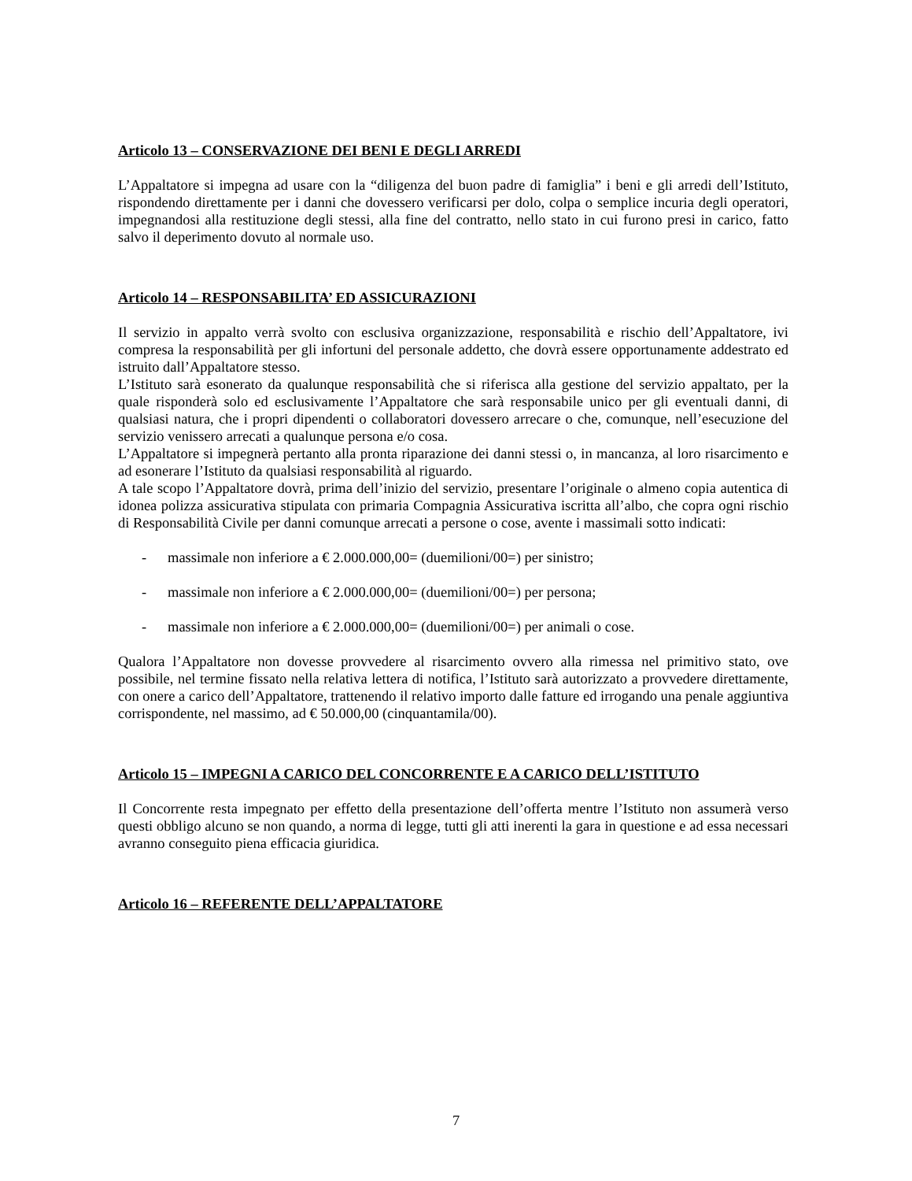Articolo 13 – CONSERVAZIONE DEI BENI E DEGLI ARREDI
L’Appaltatore si impegna ad usare con la “diligenza del buon padre di famiglia” i beni e gli arredi dell’Istituto, rispondendo direttamente per i danni che dovessero verificarsi per dolo, colpa o semplice incuria degli operatori, impegnandosi alla restituzione degli stessi, alla fine del contratto, nello stato in cui furono presi in carico, fatto salvo il deperimento dovuto al normale uso.
Articolo 14 – RESPONSABILITA’ ED ASSICURAZIONI
Il servizio in appalto verrà svolto con esclusiva organizzazione, responsabilità e rischio dell’Appaltatore, ivi compresa la responsabilità per gli infortuni del personale addetto, che dovrà essere opportunamente addestrato ed istruito dall’Appaltatore stesso.
L’Istituto sarà esonerato da qualunque responsabilità che si riferisca alla gestione del servizio appaltato, per la quale risponderà solo ed esclusivamente l’Appaltatore che sarà responsabile unico per gli eventuali danni, di qualsiasi natura, che i propri dipendenti o collaboratori dovessero arrecare o che, comunque, nell’esecuzione del servizio venissero arrecati a qualunque persona e/o cosa.
L’Appaltatore si impegnerà pertanto alla pronta riparazione dei danni stessi o, in mancanza, al loro risarcimento e ad esonerare l’Istituto da qualsiasi responsabilità al riguardo.
A tale scopo l’Appaltatore dovrà, prima dell’inizio del servizio, presentare l’originale o almeno copia autentica di idonea polizza assicurativa stipulata con primaria Compagnia Assicurativa iscritta all’albo, che copra ogni rischio di Responsabilità Civile per danni comunque arrecati a persone o cose, avente i massimali sotto indicati:
- massimale non inferiore a € 2.000.000,00= (duemilioni/00=) per sinistro;
- massimale non inferiore a € 2.000.000,00= (duemilioni/00=) per persona;
- massimale non inferiore a € 2.000.000,00= (duemilioni/00=) per animali o cose.
Qualora l’Appaltatore non dovesse provvedere al risarcimento ovvero alla rimessa nel primitivo stato, ove possibile, nel termine fissato nella relativa lettera di notifica, l’Istituto sarà autorizzato a provvedere direttamente, con onere a carico dell’Appaltatore, trattenendo il relativo importo dalle fatture ed irrogando una penale aggiuntiva corrispondente, nel massimo, ad € 50.000,00 (cinquantamila/00).
Articolo 15 – IMPEGNI A CARICO DEL CONCORRENTE E A CARICO DELL’ISTITUTO
Il Concorrente resta impegnato per effetto della presentazione dell’offerta mentre l’Istituto non assumerà verso questi obbligo alcuno se non quando, a norma di legge, tutti gli atti inerenti la gara in questione e ad essa necessari avranno conseguito piena efficacia giuridica.
Articolo 16 – REFERENTE DELL’APPALTATORE
7